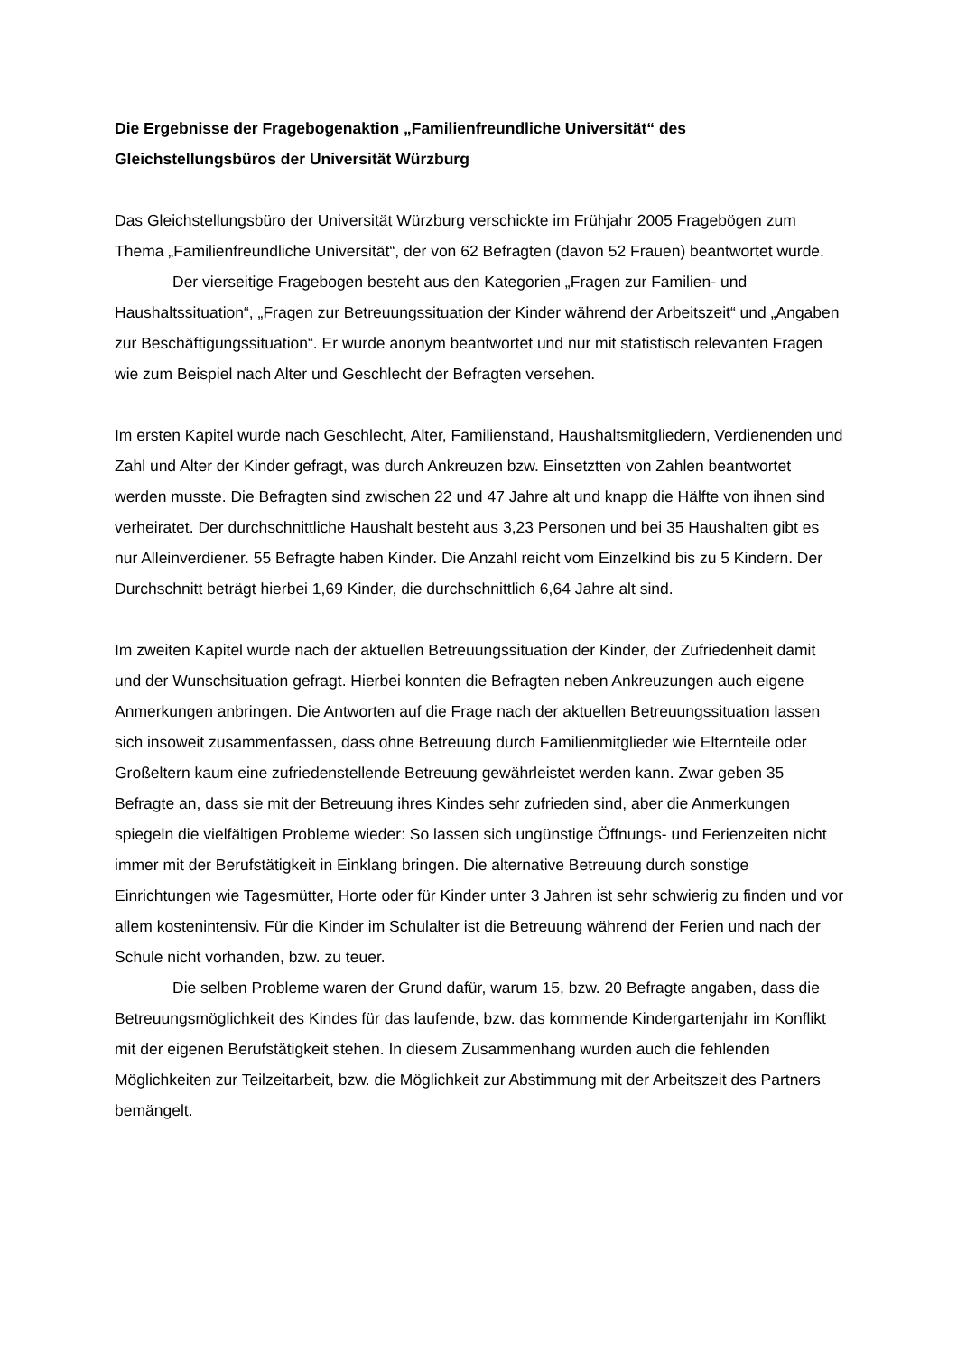Die Ergebnisse der Fragebogenaktion „Familienfreundliche Universität“ des Gleichstellungsbüros der Universität Würzburg
Das Gleichstellungsbüro der Universität Würzburg verschickte im Frühjahr 2005 Fragebögen zum Thema „Familienfreundliche Universität“, der von 62 Befragten (davon 52 Frauen) beantwortet wurde.
Der vierseitige Fragebogen besteht aus den Kategorien „Fragen zur Familien- und Haushaltssituation“, „Fragen zur Betreuungssituation der Kinder während der Arbeitszeit“ und „Angaben zur Beschäftigungssituation“. Er wurde anonym beantwortet und nur mit statistisch relevanten Fragen wie zum Beispiel nach Alter und Geschlecht der Befragten versehen.
Im ersten Kapitel wurde nach Geschlecht, Alter, Familienstand, Haushaltsmitgliedern, Verdienenden und Zahl und Alter der Kinder gefragt, was durch Ankreuzen bzw. Einsetztten von Zahlen beantwortet werden musste. Die Befragten sind zwischen 22 und 47 Jahre alt und knapp die Hälfte von ihnen sind verheiratet. Der durchschnittliche Haushalt besteht aus 3,23 Personen und bei 35 Haushalten gibt es nur Alleinverdiener. 55 Befragte haben Kinder. Die Anzahl reicht vom Einzelkind bis zu 5 Kindern. Der Durchschnitt beträgt hierbei 1,69 Kinder, die durchschnittlich 6,64 Jahre alt sind.
Im zweiten Kapitel wurde nach der aktuellen Betreuungssituation der Kinder, der Zufriedenheit damit und der Wunschsituation gefragt. Hierbei konnten die Befragten neben Ankreuzungen auch eigene Anmerkungen anbringen. Die Antworten auf die Frage nach der aktuellen Betreuungssituation lassen sich insoweit zusammenfassen, dass ohne Betreuung durch Familienmitglieder wie Elternteile oder Großeltern kaum eine zufriedenstellende Betreuung gewährleistet werden kann. Zwar geben 35 Befragte an, dass sie mit der Betreuung ihres Kindes sehr zufrieden sind, aber die Anmerkungen spiegeln die vielfältigen Probleme wieder: So lassen sich ungünstige Öffnungs- und Ferienzeiten nicht immer mit der Berufstätigkeit in Einklang bringen. Die alternative Betreuung durch sonstige Einrichtungen wie Tagesmütter, Horte oder für Kinder unter 3 Jahren ist sehr schwierig zu finden und vor allem kostenintensiv. Für die Kinder im Schulalter ist die Betreuung während der Ferien und nach der Schule nicht vorhanden, bzw. zu teuer.
Die selben Probleme waren der Grund dafür, warum 15, bzw. 20 Befragte angaben, dass die Betreuungsmöglichkeit des Kindes für das laufende, bzw. das kommende Kindergartenjahr im Konflikt mit der eigenen Berufstätigkeit stehen. In diesem Zusammenhang wurden auch die fehlenden Möglichkeiten zur Teilzeitarbeit, bzw. die Möglichkeit zur Abstimmung mit der Arbeitszeit des Partners bemängelt.